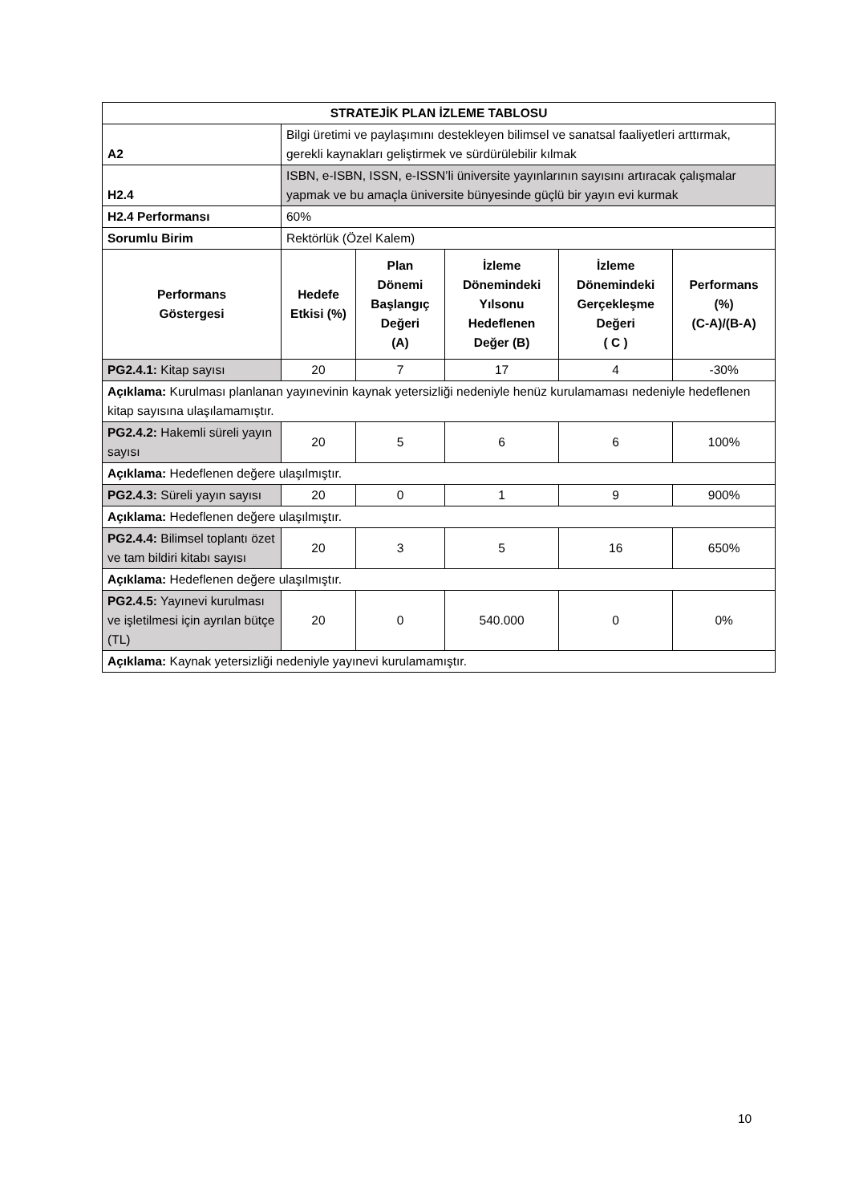| STRATEJİK PLAN İZLEME TABLOSU | | | | | |
| --- | --- | --- | --- | --- | --- |
| A2 | Bilgi üretimi ve paylaşımını destekleyen bilimsel ve sanatsal faaliyetleri arttırmak, gerekli kaynakları geliştirmek ve sürdürülebilir kılmak | | | | |
| H2.4 | ISBN, e-ISBN, ISSN, e-ISSN’li üniversite yayınlarının sayısını artıracak çalışmalar yapmak ve bu amaçla üniversite bünyesinde güçlü bir yayın evi kurmak | | | | |
| H2.4 Performansı | 60% | | | | |
| Sorumlu Birim | Rektörlük (Özel Kalem) | | | | |
| Performans Göstergesi | Hedefe Etkisi (%) | Plan Dönemi Başlangıç Değeri (A) | İzleme Dönemindeki Yılsonu Hedeflenen Değer (B) | İzleme Dönemindeki Gerçekleşme Değeri ( C ) | Performans (%) (C-A)/(B-A) |
| PG2.4.1: Kitap sayısı | 20 | 7 | 17 | 4 | -30% |
| Açıklama: Kurulması planlanan yayınevinin kaynak yetersizliği nedeniyle henüz kurulamaması nedeniyle hedeflenen kitap sayısına ulaşılamamıştır. | | | | | |
| PG2.4.2: Hakemli süreli yayın sayısı | 20 | 5 | 6 | 6 | 100% |
| Açıklama: Hedeflenen değere ulaşılmıştır. | | | | | |
| PG2.4.3: Süreli yayın sayısı | 20 | 0 | 1 | 9 | 900% |
| Açıklama: Hedeflenen değere ulaşılmıştır. | | | | | |
| PG2.4.4: Bilimsel toplantı özet ve tam bildiri kitabı sayısı | 20 | 3 | 5 | 16 | 650% |
| Açıklama: Hedeflenen değere ulaşılmıştır. | | | | | |
| PG2.4.5: Yayınevi kurulması ve işletilmesi için ayrılan bütçe (TL) | 20 | 0 | 540.000 | 0 | 0% |
| Açıklama: Kaynak yetersizliği nedeniyle yayınevi kurulamamıştır. | | | | | |
10